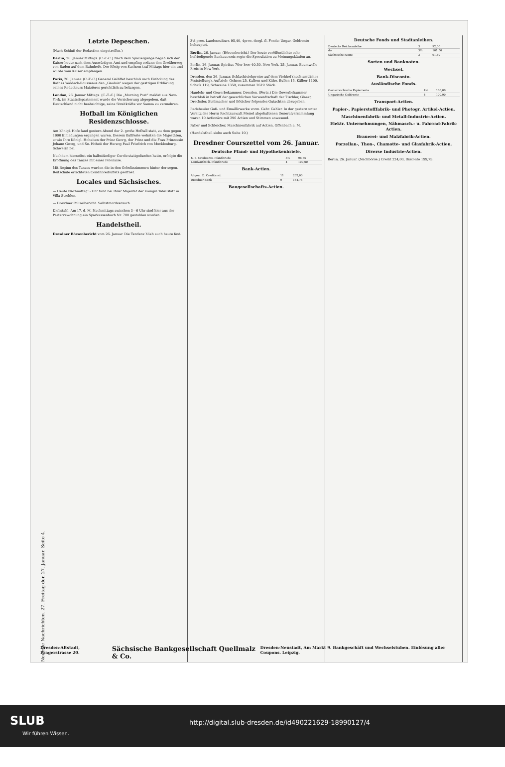Neueste Nachrichten. 27. Freitag den 27. Januar. Seite 4.
Letzte Depeschen.
(Nach Schluß der Redaction eingetroffen.)
Berlin, 26. Januar Mittags. (C.-T.-C.) Nach dem Spaziergange begab sich der Kaiser heute nach dem Auswärtigen Amt und empfing sodann den Großherzog von Baden auf dem Bahnhofe. Der König von Sachsen traf Mittags hier ein und wurde vom Kaiser empfangen.
Paris, 26. Januar. (C.-T.-C.) General Galliffet beschloß nach Einholung des Rathes Waldeck-Rousseaus den „Gaulois“ wegen der gestrigen Erklärung seines Redacteurs Maizières gerichtlich zu belangen.
London, 26. Januar Mittags. (C.-T.-C.) Die „Morning Post“ meldet aus New-York, im Staatsdepartement wurde die Versicherung abgegeben, daß Deutschland nicht beabsichtige, seine Streitkräfte vor Samoa zu vermehren.
Hofball im Königlichen Residenzschlosse.
Am Königl. Hofe fand gestern Abend der 2. große Hofball statt, zu dem gegen 1000 Einladungen ergangen waren. Diesem Ballfeste wohnten die Majestäten, sowie Ihre Königl. Hoheiten der Prinz Georg, der Prinz und die Frau Prinzessin Johann Georg, und Se. Hoheit der Herzog Paul Friedrich von Mecklenburg-Schwerin bei.
Nachdem hierselbst ein halbstündiger Cercle stattgefunden hatte, erfolgte die Eröffnung des Tanzes mit einer Polonaise.
Mit Beginn des Tanzes wurden die in den Gobelinzimmern hinter der sogen. Reitschule errichteten Conditoreibüffets geöffnet.
Locales und Sächsisches.
— Heute Nachmittag 5 Uhr fand bei Ihrer Majestät der Königin Tafel statt in Villa Strehlen.
— Dresdner Polizeibericht. Selbstmordversuch.
Diebstahl. Am 17. d. M. Nachmittags zwischen 3—6 Uhr sind hier aus der Parterrewohnung ein Sparkassenbuch Nr. 700 gestohlen worden.
Handelstheil.
Dresdner Börsenbericht vom 26. Januar. Die Tendenz blieb auch heute fest.
3½ proc. Landesculturr. 95,40, 4proc. dergl. fl. Fonds: Ungar. Goldrente behauptet.
Berlin, 26. Januar. (Börsenbericht.) Der heute veröffentlichte sehr befriedigende Bankausweis regte die Speculation zu Meinungskäufen an.
Berlin, 26. Januar. Spiritus 70er loco 40,30. New-York, 25. Januar. Baumwolle-Preis in New-York.
Dresden, den 26. Januar. Schlachtviehpreise auf dem Viehhof (nach amtlicher Feststellung). Auftrieb: Ochsen 25, Kalben und Kühe, Bullen 15, Kälber 1100, Schafe 119, Schweine 1350, zusammen 2619 Stück.
Handels- und Gewerbekammer, Dresden. (Forts.) Die Gewerbekammer beschloß in betreff der gewerblichen Verwandtschaft der Tischler, Glaser, Drechsler, Stellmacher und Böttcher folgendes Gutachten abzugeben.
Radebeuler Guß- und Emaillirwerke vorm. Gebr. Gebler. In der gestern unter Vorsitz des Herrn Rechtsanwalt Meisel abgehaltenen Generalversammlung waren 10 Actionäre mit 296 Actien und Stimmen anwesend.
Faber und Schleicher, Maschinenfabrik auf Actien, Offenbach a. M.
(Handelstheil siehe auch Seite 10.)
Dresdner Courszettel vom 26. Januar.
Deutsche Pfand- und Hypothekenbriefe.
| K. S. Creditanst. Pfandbriefe | 3½ | 98,75 |
| Landwirthsch. Pfandbriefe | 4 | 100,00 |
Bank-Actien.
| Allgem. D. Creditanst. | 11 | 202,00 |
| Dresdner Bank | 9 | 164,75 |
Baugesellschafts-Actien.
Deutsche Fonds und Stadtanleihen.
| Deutsche Reichsanleihe | 3 | 92,00 |
| do. | 3½ | 101,50 |
| Sächsische Rente | 3 | 91,60 |
Sorten und Banknoten.
Wechsel.
Bank-Disconto.
Ausländische Fonds.
| Oesterreichische Papierrente | 4⅕ | 100,00 |
| Ungarische Goldrente | 4 | 100,90 |
Transport-Actien.
Papier-, Papierstofffabrik- und Photogr. Artikel-Actien.
Maschinenfabrik- und Metall-Industrie-Actien.
Elektr. Unternehmungen, Nähmasch.- u. Fahrrad-Fabrik-Actien.
Brauerei- und Malzfabrik-Actien.
Porzellan-, Thon-, Chamotte- und Glasfabrik-Actien.
Diverse Industrie-Actien.
Berlin, 26. Januar. (Nachbörse.) Credit 224,00, Disconto 199,75.
Dresden-Altstadt, Pragerstrasse 20. Sächsische Bankgesellschaft Quellmalz & Co. Dresden-Neustadt, Am Markt 9. Bankgeschäft und Wechselstuben. Einlösung aller Coupons. Leipzig.
SLUB
Wir führen Wissen.
http://digital.slub-dresden.de/id490221629-18990127/4